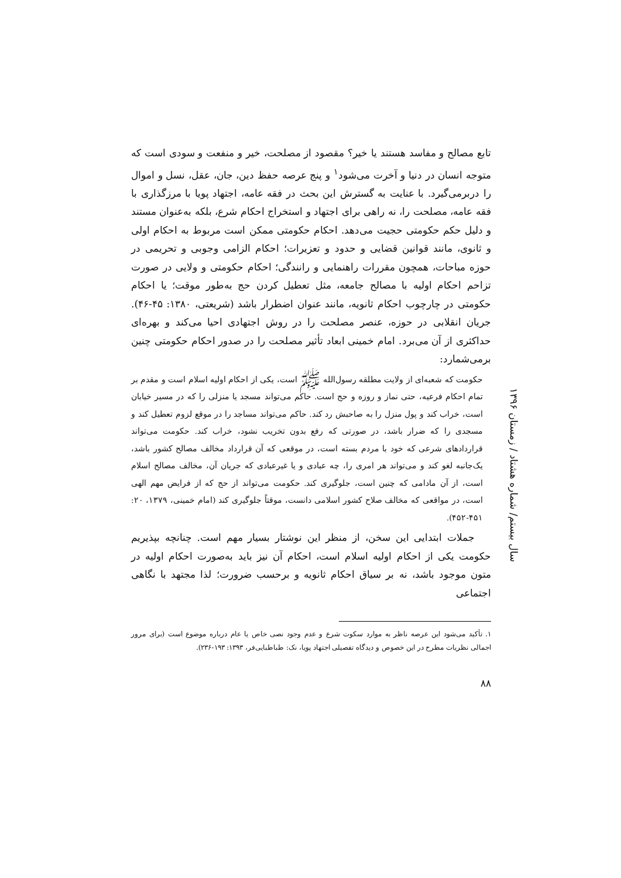تابع مصالح و مفاسد هستند یا خیر؟ مقصود از مصلحت، خیر و منفعت و سودی است که متوجه انسان در دنیا و آخرت می‌شود<sup>۱</sup> و پنج عرصه حفظ دین، جان، عقل، نسل و اموال را دربرمی‌گیرد. با عنایت به گسترش این بحث در فقه عامه، اجتهاد پویا با مرزگذاری با فقه عامه، مصلحت را، نه راهی برای اجتهاد و استخراج احکام شرع، بلکه به‌عنوان مستند و دلیل حکم حکومتی حجیت می‌دهد. احکام حکومتی ممکن است مربوط به احکام اولی و ثانوی، مانند قوانین قضایی و حدود و تعزیرات؛ احکام الزامی وجوبی و تحریمی در حوزه مباحات، همچون مقررات راهنمایی و رانندگی؛ احکام حکومتی و ولایی در صورت تزاحم احکام اولیه با مصالح جامعه، مثل تعطیل کردن حج به‌طور موقت؛ یا احکام حکومتی در چارچوب احکام ثانویه، مانند عنوان اضطرار باشد (شریعتی، ۱۳۸۰: ۴۵-۴۶). جریان انقلابی در حوزه، عنصر مصلحت را در روش اجتهادی احیا می‌کند و بهره‌ای حداکثری از آن می‌برد. امام خمینی ابعاد تأثیر مصلحت را در صدور احکام حکومتی چنین برمی‌شمارد:
حکومت که شعبه‌ای از ولایت مطلقه رسول‌الله ﷺ است، یکی از احکام اولیه اسلام است و مقدم بر تمام احکام فرعیه، حتی نماز و روزه و حج است. حاکم می‌تواند مسجد یا منزلی را که در مسیر خیابان است، خراب کند و پول منزل را به صاحبش رد کند. حاکم می‌تواند مساجد را در موقع لزوم تعطیل کند و مسجدی را که ضرار باشد، در صورتی که رفع بدون تخریب نشود، خراب کند. حکومت می‌تواند قراردادهای شرعی که خود با مردم بسته است، در موقعی که آن قرارداد مخالف مصالح کشور باشد، یک‌جانبه لغو کند و می‌تواند هر امری را، چه عبادی و یا غیرعبادی که جریان آن، مخالف مصالح اسلام است، از آن مادامی که چنین است، جلوگیری کند. حکومت می‌تواند از حج که از فرایض مهم الهی است، در مواقعی که مخالف صلاح کشور اسلامی دانست، موقتاً جلوگیری کند (امام خمینی، ۱۳۷۹، ۲۰: ۴۵۱-۴۵۲).
جملات ابتدایی این سخن، از منظر این نوشتار بسیار مهم است. چنانچه بپذیریم حکومت یکی از احکام اولیه اسلام است، احکام آن نیز باید به‌صورت احکام اولیه در متون موجود باشد، نه بر سیاق احکام ثانویه و برحسب ضرورت؛ لذا مجتهد با نگاهی اجتماعی
۱. تأکید می‌شود این عرصه ناظر به موارد سکوت شرع و عدم وجود نصی خاص یا عام درباره موضوع است (برای مرور اجمالی نظریات مطرح در این خصوص و دیدگاه تفصیلی اجتهاد پویا، نک: طباطبایی‌فر، ۱۳۹۳: ۱۹۳-۲۳۶).
۸۸
سال بیستم/ شماره هشتاد / زمستان ۱۳۹۶